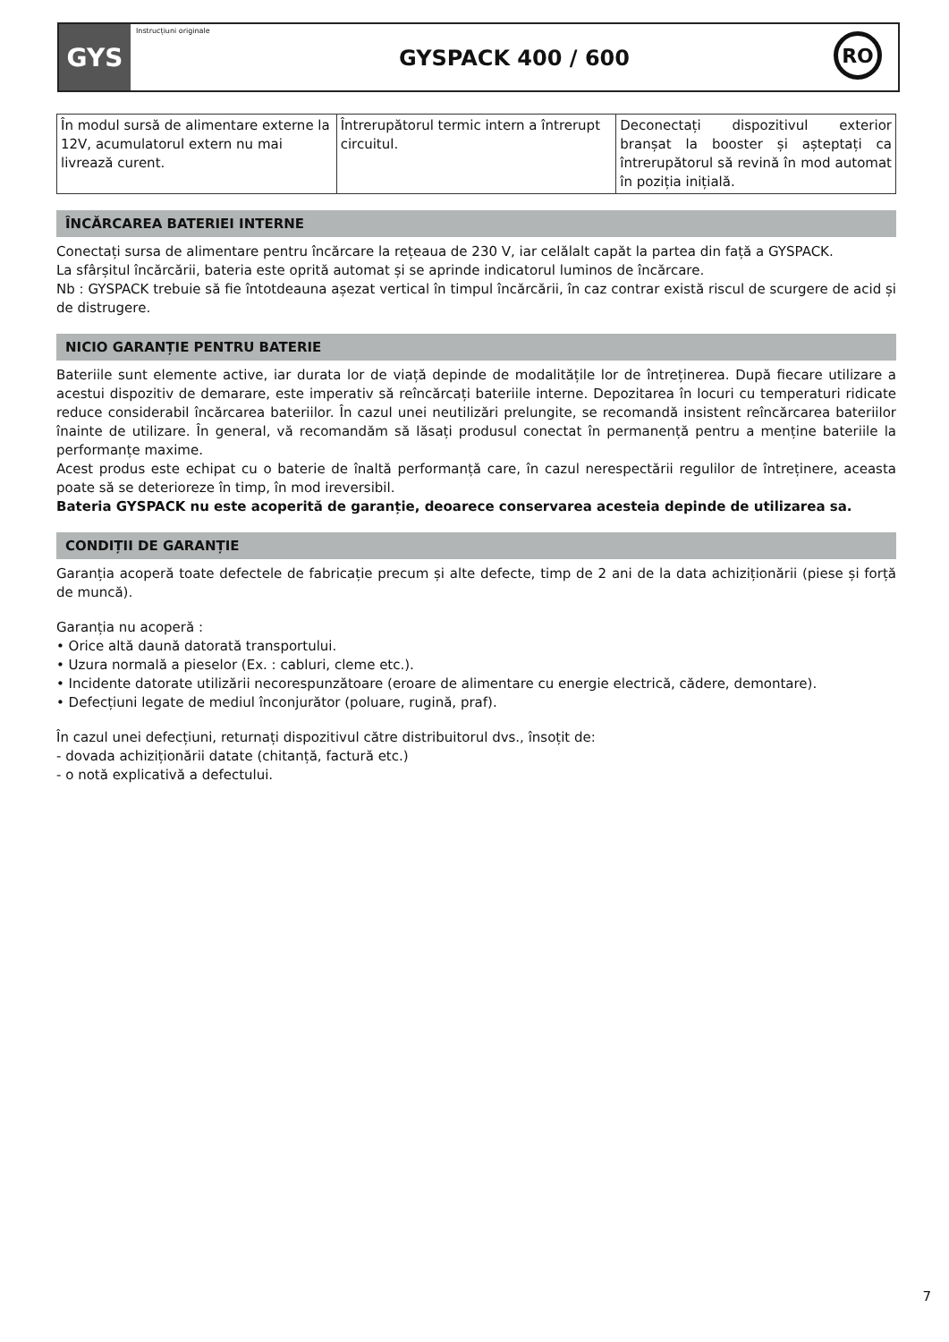GYS
Instrucțiuni originale
GYSPACK 400 / 600
RO
| În modul sursă de alimentare externe la 12V, acumulatorul extern nu mai livrează curent. | Întrerupătorul termic intern a întrerupt circuitul. | Deconectați dispozitivul exterior branșat la booster și așteptați ca întrerupătorul să revină în mod automat în poziția inițială. |
ÎNCĂRCAREA BATERIEI INTERNE
Conectați sursa de alimentare pentru încărcare la rețeaua de 230 V, iar celălalt capăt la partea din față a GYSPACK.
La sfârșitul încărcării, bateria este oprită automat și se aprinde indicatorul luminos de încărcare.
Nb : GYSPACK trebuie să fie întotdeauna așezat vertical în timpul încărcării, în caz contrar există riscul de scurgere de acid și de distrugere.
NICIO GARANȚIE PENTRU BATERIE
Bateriile sunt elemente active, iar durata lor de viață depinde de modalitățile lor de întreținerea. După fiecare utilizare a acestui dispozitiv de demarare, este imperativ să reîncărcați bateriile interne. Depozitarea în locuri cu temperaturi ridicate reduce considerabil încărcarea bateriilor. În cazul unei neutilizări prelungite, se recomandă insistent reîncărcarea bateriilor înainte de utilizare. În general, vă recomandăm să lăsați produsul conectat în permanență pentru a menține bateriile la performanțe maxime.
Acest produs este echipat cu o baterie de înaltă performanță care, în cazul nerespectării regulilor de întreținere, aceasta poate să se deterioreze în timp, în mod ireversibil.
Bateria GYSPACK nu este acoperită de garanție, deoarece conservarea acesteia depinde de utilizarea sa.
CONDIȚII DE GARANȚIE
Garanția acoperă toate defectele de fabricație precum și alte defecte, timp de 2 ani de la data achiziționării (piese și forță de muncă).
Garanția nu acoperă :
• Orice altă daună datorată transportului.
• Uzura normală a pieselor (Ex. : cabluri, cleme etc.).
• Incidente datorate utilizării necorespunzătoare (eroare de alimentare cu energie electrică, cădere, demontare).
• Defecțiuni legate de mediul înconjurător (poluare, rugină, praf).
În cazul unei defecțiuni, returnați dispozitivul către distribuitorul dvs., însoțit de:
- dovada achiziționării datate (chitanță, factură etc.)
- o notă explicativă a defectului.
7